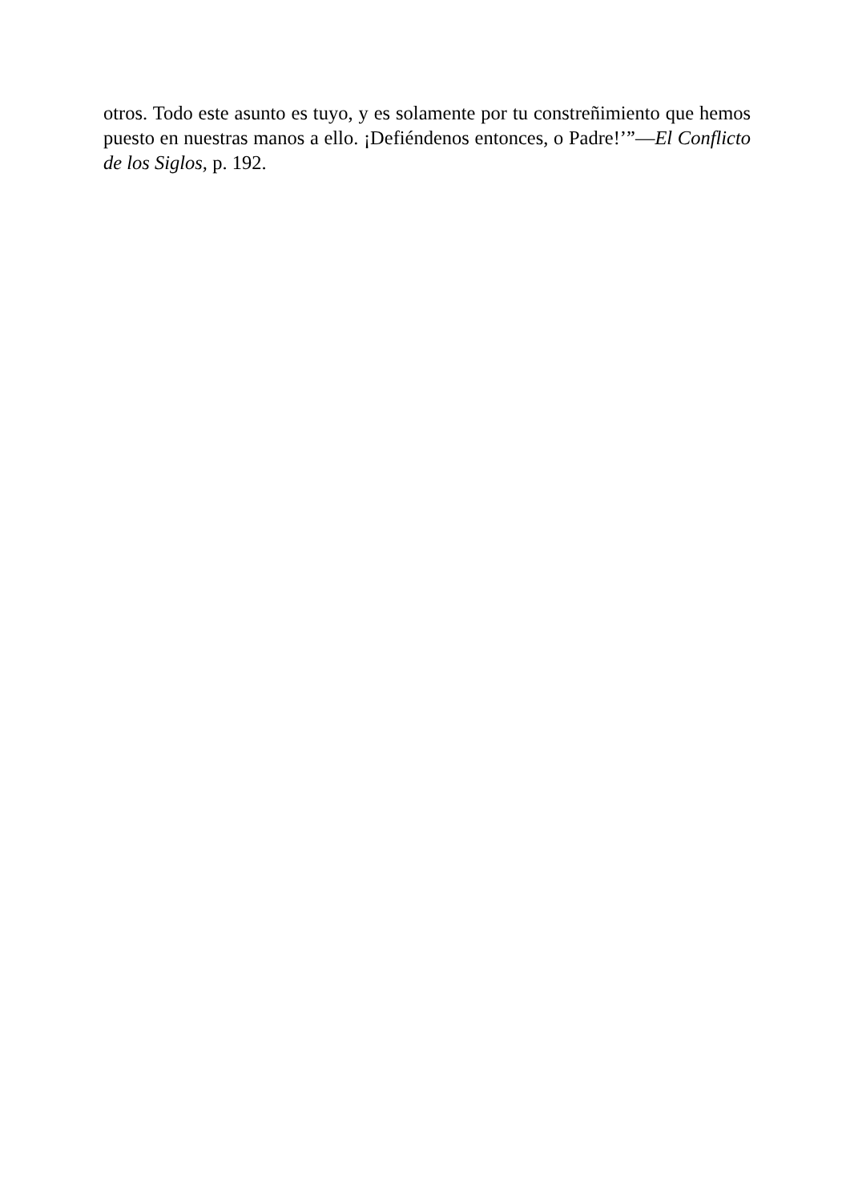otros. Todo este asunto es tuyo, y es solamente por tu constreñimiento que hemos puesto en nuestras manos a ello. ¡Defiéndenos entonces, o Padre!’”—El Conflicto de los Siglos, p. 192.